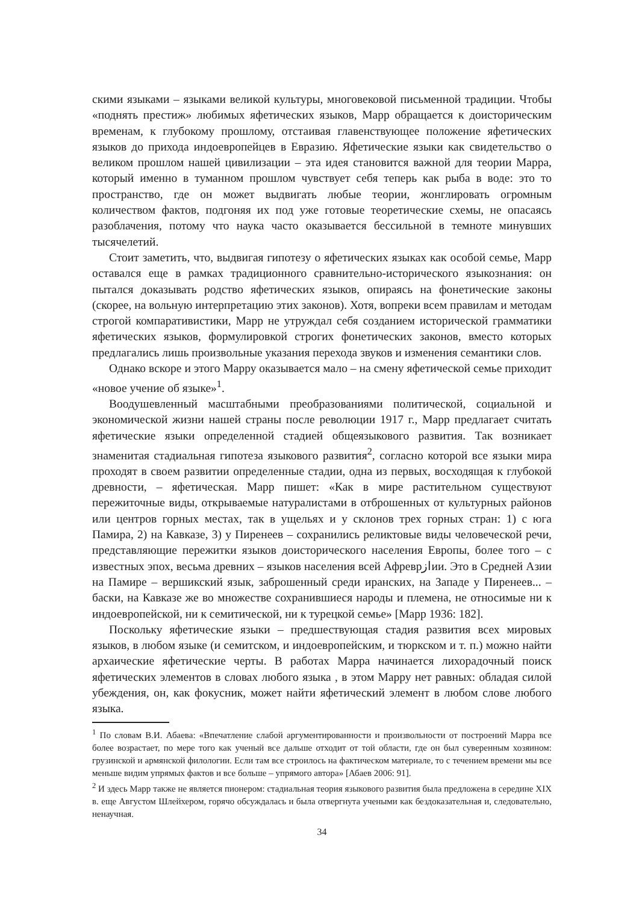скими языками – языками великой культуры, многовековой письменной традиции. Чтобы «поднять престиж» любимых яфетических языков, Марр обращается к доисторическим временам, к глубокому прошлому, отстаивая главенствующее положение яфетических языков до прихода индоевропейцев в Евразию. Яфетические языки как свидетельство о великом прошлом нашей цивилизации – эта идея становится важной для теории Марра, который именно в туманном прошлом чувствует себя теперь как рыба в воде: это то пространство, где он может выдвигать любые теории, жонглировать огромным количеством фактов, подгоняя их под уже готовые теоретические схемы, не опасаясь разоблачения, потому что наука часто оказывается бессильной в темноте минувших тысячелетий.
Стоит заметить, что, выдвигая гипотезу о яфетических языках как особой семье, Марр оставался еще в рамках традиционного сравнительно-исторического языкознания: он пытался доказывать родство яфетических языков, опираясь на фонетические законы (скорее, на вольную интерпретацию этих законов). Хотя, вопреки всем правилам и методам строгой компаративистики, Марр не утруждал себя созданием исторической грамматики яфетических языков, формулировкой строгих фонетических законов, вместо которых предлагались лишь произвольные указания перехода звуков и изменения семантики слов.
Однако вскоре и этого Марру оказывается мало – на смену яфетической семье приходит «новое учение об языке»<sup>1</sup>.
Воодушевленный масштабными преобразованиями политической, социальной и экономической жизни нашей страны после революции 1917 г., Марр предлагает считать яфетические языки определенной стадией общеязыкового развития. Так возникает знаменитая стадиальная гипотеза языкового развития<sup>2</sup>, согласно которой все языки мира проходят в своем развитии определенные стадии, одна из первых, восходящая к глубокой древности, – яфетическая. Марр пишет: «Как в мире растительном существуют пережиточные виды, открываемые натуралистами в отброшенных от культурных районов или центров горных местах, так в ущельях и у склонов трех горных стран: 1) с юга Памира, 2) на Кавказе, 3) у Пиренеев – сохранились реликтовые виды человеческой речи, представляющие пережитки языков доисторического населения Европы, более того – с известных эпох, весьма древних – языков населения всей Афреврازии. Это в Средней Азии на Памире – вершикский язык, заброшенный среди иранских, на Западе у Пиренеев... – баски, на Кавказе же во множестве сохранившиеся народы и племена, не относимые ни к индоевропейской, ни к семитической, ни к турецкой семье» [Марр 1936: 182].
Поскольку яфетические языки – предшествующая стадия развития всех мировых языков, в любом языке (и семитском, и индоевропейским, и тюркском и т. п.) можно найти архаические яфетические черты. В работах Марра начинается лихорадочный поиск яфетических элементов в словах любого языка , в этом Марру нет равных: обладая силой убеждения, он, как фокусник, может найти яфетический элемент в любом слове любого языка.
<sup>1</sup> По словам В.И. Абаева: «Впечатление слабой аргументированности и произвольности от построений Марра все более возрастает, по мере того как ученый все дальше отходит от той области, где он был суверенным хозяином: грузинской и армянской филологии. Если там все строилось на фактическом материале, то с течением времени мы все меньше видим упрямых фактов и все больше – упрямого автора» [Абаев 2006: 91].
<sup>2</sup> И здесь Марр также не является пионером: стадиальная теория языкового развития была предложена в середине XIX в. еще Августом Шлейхером, горячо обсуждалась и была отвергнута учеными как бездоказательная и, следовательно, ненаучная.
34